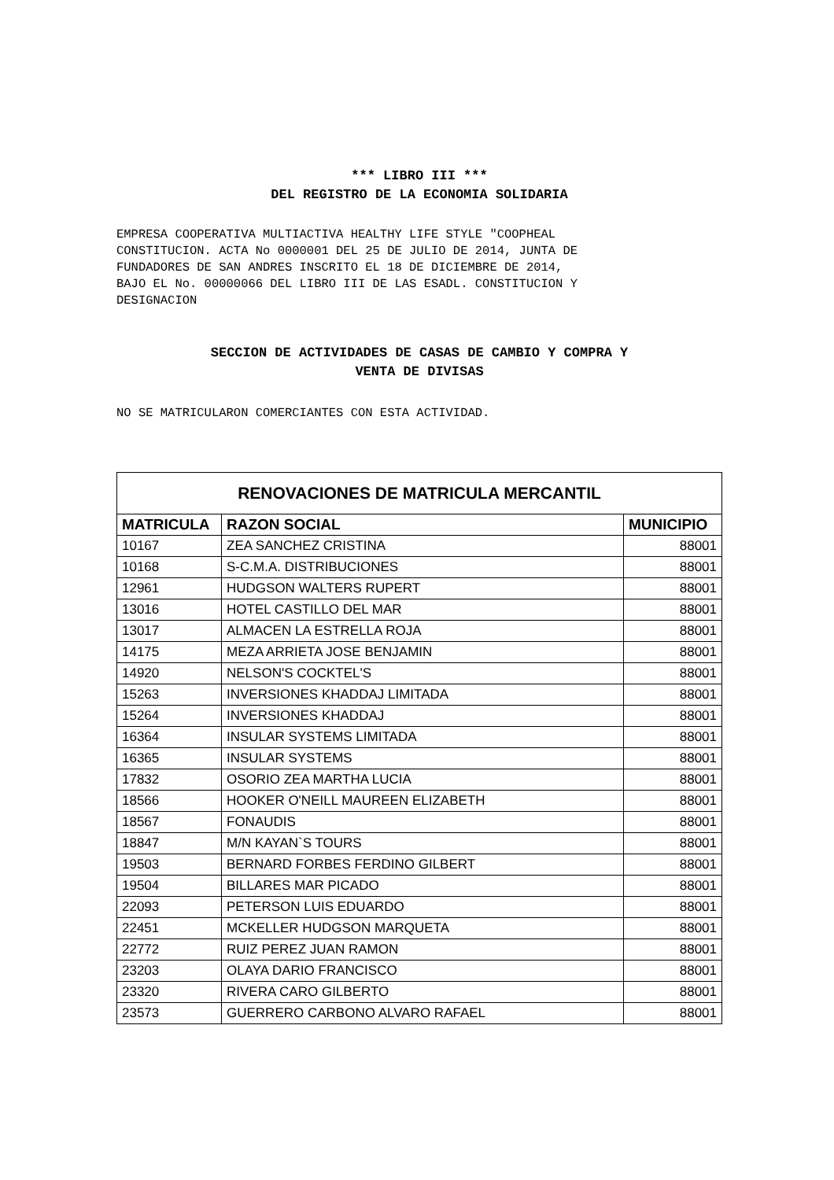*** LIBRO III ***
DEL REGISTRO DE LA ECONOMIA SOLIDARIA
EMPRESA COOPERATIVA MULTIACTIVA HEALTHY LIFE STYLE "COOPHEAL
CONSTITUCION. ACTA No 0000001 DEL 25 DE JULIO DE 2014, JUNTA DE
FUNDADORES DE SAN ANDRES INSCRITO EL 18 DE DICIEMBRE DE 2014,
BAJO EL No. 00000066 DEL LIBRO III DE LAS ESADL. CONSTITUCION Y
DESIGNACION
SECCION DE ACTIVIDADES DE CASAS DE CAMBIO Y COMPRA Y
VENTA DE DIVISAS
NO SE MATRICULARON COMERCIANTES CON ESTA ACTIVIDAD.
| RENOVACIONES DE MATRICULA MERCANTIL | | |
| --- | --- | --- |
| MATRICULA | RAZON SOCIAL | MUNICIPIO |
| 10167 | ZEA SANCHEZ CRISTINA | 88001 |
| 10168 | S-C.M.A. DISTRIBUCIONES | 88001 |
| 12961 | HUDGSON WALTERS RUPERT | 88001 |
| 13016 | HOTEL CASTILLO DEL MAR | 88001 |
| 13017 | ALMACEN LA ESTRELLA ROJA | 88001 |
| 14175 | MEZA ARRIETA JOSE BENJAMIN | 88001 |
| 14920 | NELSON'S COCKTEL'S | 88001 |
| 15263 | INVERSIONES KHADDAJ LIMITADA | 88001 |
| 15264 | INVERSIONES KHADDAJ | 88001 |
| 16364 | INSULAR SYSTEMS LIMITADA | 88001 |
| 16365 | INSULAR SYSTEMS | 88001 |
| 17832 | OSORIO ZEA MARTHA LUCIA | 88001 |
| 18566 | HOOKER O'NEILL MAUREEN ELIZABETH | 88001 |
| 18567 | FONAUDIS | 88001 |
| 18847 | M/N KAYAN`S TOURS | 88001 |
| 19503 | BERNARD FORBES FERDINO GILBERT | 88001 |
| 19504 | BILLARES MAR PICADO | 88001 |
| 22093 | PETERSON LUIS EDUARDO | 88001 |
| 22451 | MCKELLER HUDGSON MARQUETA | 88001 |
| 22772 | RUIZ PEREZ JUAN RAMON | 88001 |
| 23203 | OLAYA DARIO FRANCISCO | 88001 |
| 23320 | RIVERA CARO GILBERTO | 88001 |
| 23573 | GUERRERO CARBONO ALVARO RAFAEL | 88001 |